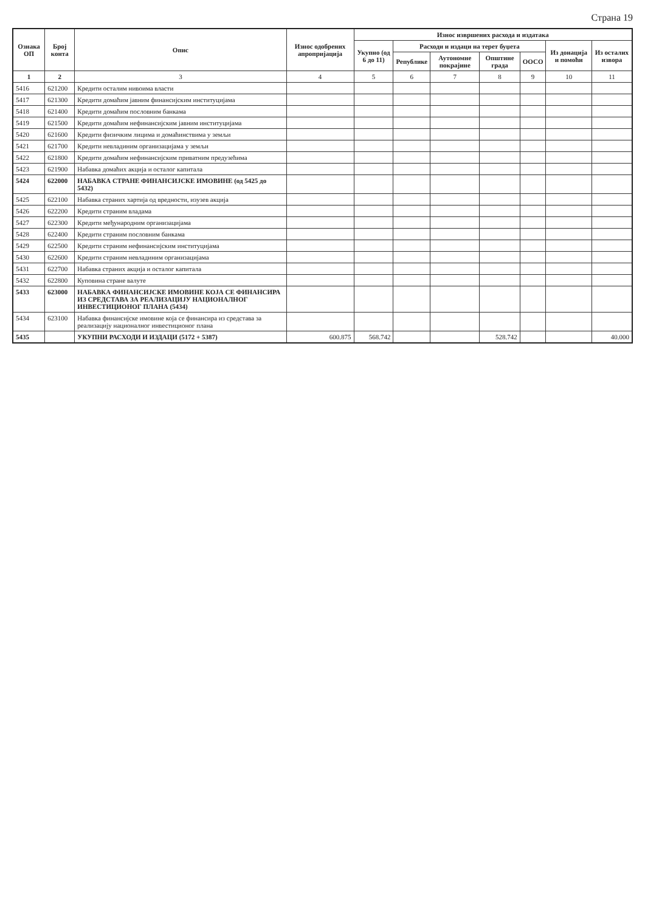Страна 19
| Ознака ОП | Број конта | Опис | Износ одобрених апропријација | Износ извршених расхода и издатака | | | | | | |
| --- | --- | --- | --- | --- | --- | --- | --- | --- | --- | --- |
| | | | | Укупно (од 6 до 11) | Расходи и издаци на терет буџета | | | | Из донација и помоћи | Из осталих извора |
| | | | | | Републике | Аутономне покрајине | Општине града | ООСО | | |
| 1 | 2 | 3 | 4 | 5 | 6 | 7 | 8 | 9 | 10 | 11 |
| 5416 | 621200 | Кредити осталим нивоима власти | | | | | | | | |
| 5417 | 621300 | Кредити домаћим јавним финансијским институцијама | | | | | | | | |
| 5418 | 621400 | Кредити домаћим пословним банкама | | | | | | | | |
| 5419 | 621500 | Кредити домаћим нефинансијским јавним институцијама | | | | | | | | |
| 5420 | 621600 | Кредити физичким лицима и домаћинствима у земљи | | | | | | | | |
| 5421 | 621700 | Кредити невладиним организацијама у земљи | | | | | | | | |
| 5422 | 621800 | Кредити домаћим нефинансијским приватним предузећима | | | | | | | | |
| 5423 | 621900 | Набавка домаћих акција и осталог капитала | | | | | | | | |
| 5424 | 622000 | НАБАВКА СТРАНЕ ФИНАНСИЈСКЕ ИМОВИНЕ (од 5425 до 5432) | | | | | | | | |
| 5425 | 622100 | Набавка страних хартија од вредности, изузев акција | | | | | | | | |
| 5426 | 622200 | Кредити страним владама | | | | | | | | |
| 5427 | 622300 | Кредити међународним организацијама | | | | | | | | |
| 5428 | 622400 | Кредити страним пословним банкама | | | | | | | | |
| 5429 | 622500 | Кредити страним нефинансијским институцијама | | | | | | | | |
| 5430 | 622600 | Кредити страним невладиним организацијама | | | | | | | | |
| 5431 | 622700 | Набавка страних акција и осталог капитала | | | | | | | | |
| 5432 | 622800 | Куповина стране валуте | | | | | | | | |
| 5433 | 623000 | НАБАВКА ФИНАНСИЈСКЕ ИМОВИНЕ КОЈА СЕ ФИНАНСИРА ИЗ СРЕДСТАВА ЗА РЕАЛИЗАЦИЈУ НАЦИОНАЛНОГ ИНВЕСТИЦИОНОГ ПЛАНА (5434) | | | | | | | | |
| 5434 | 623100 | Набавка финансијске имовине која се финансира из средстава за реализацију националног инвестиционог плана | | | | | | | | |
| 5435 | | УКУПНИ РАСХОДИ И ИЗДАЦИ (5172 + 5387) | 600.875 | 568.742 | | | 528.742 | | | 40.000 |